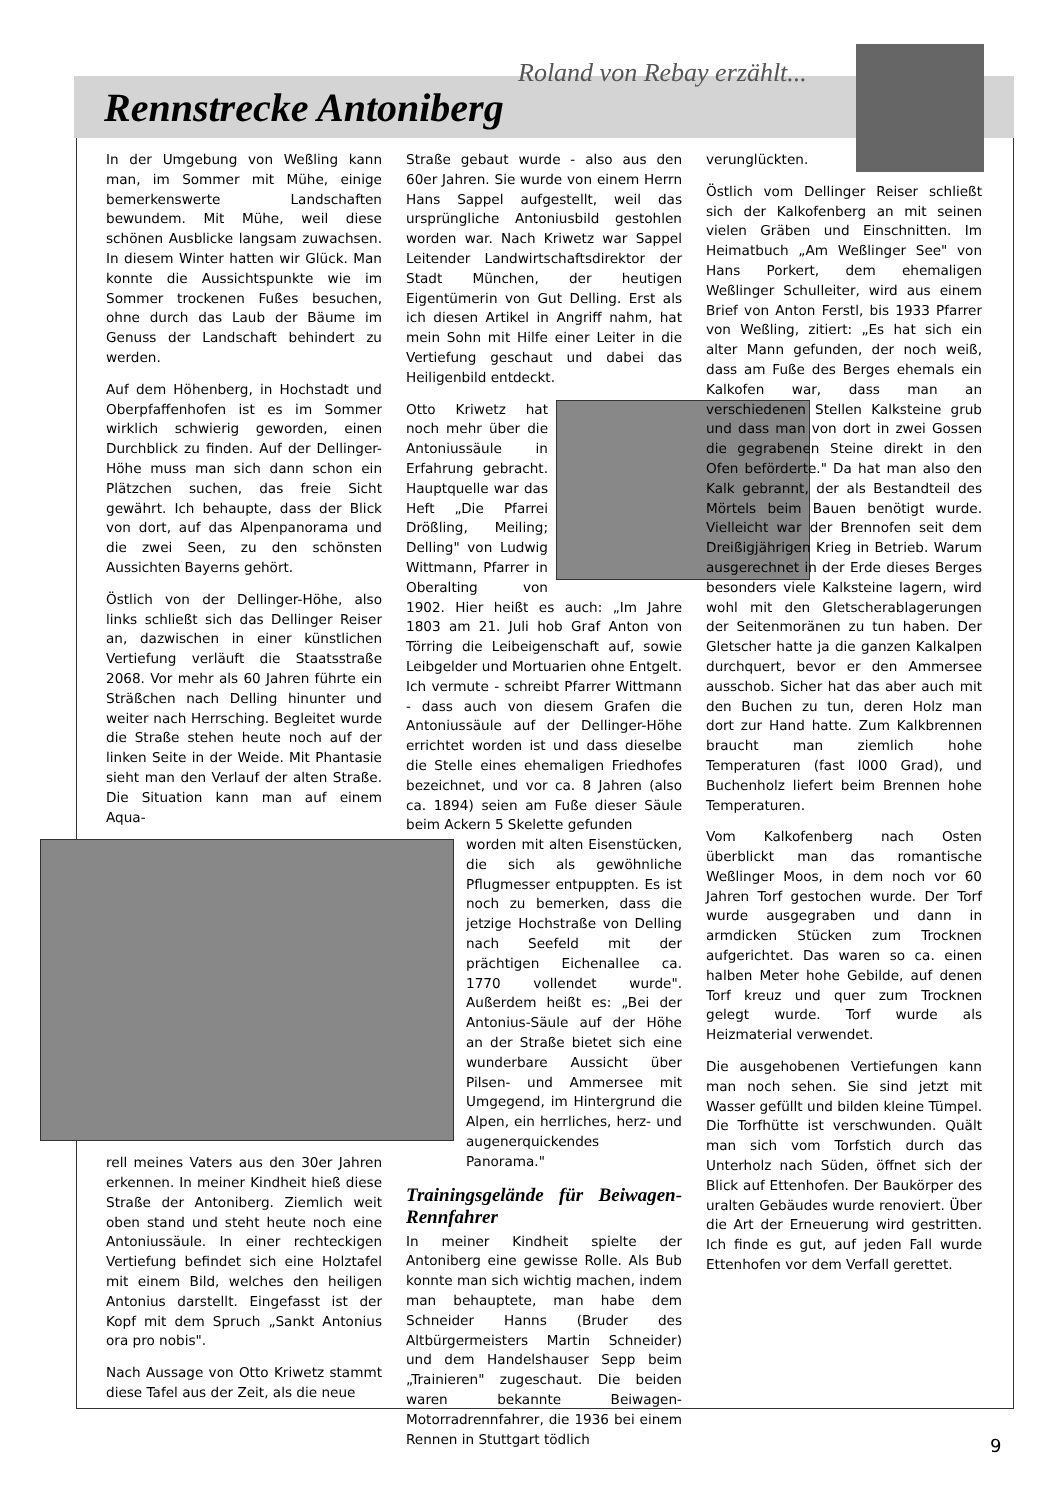Roland von Rebay erzählt...
Rennstrecke Antoniberg
In der Umgebung von Weßling kann man, im Sommer mit Mühe, einige bemerkenswerte Landschaften bewundem. Mit Mühe, weil diese schönen Ausblicke langsam zuwachsen. In diesem Winter hatten wir Glück. Man konnte die Aussichtspunkte wie im Sommer trockenen Fußes besuchen, ohne durch das Laub der Bäume im Genuss der Landschaft behindert zu werden.
Auf dem Höhenberg, in Hochstadt und Oberpfaffenhofen ist es im Sommer wirklich schwierig geworden, einen Durchblick zu finden. Auf der Dellinger-Höhe muss man sich dann schon ein Plätzchen suchen, das freie Sicht gewährt. Ich behaupte, dass der Blick von dort, auf das Alpenpanorama und die zwei Seen, zu den schönsten Aussichten Bayerns gehört.
Östlich von der Dellinger-Höhe, also links schließt sich das Dellinger Reiser an, dazwischen in einer künstlichen Vertiefung verläuft die Staatsstraße 2068. Vor mehr als 60 Jahren führte ein Sträßchen nach Delling hinunter und weiter nach Herrsching. Begleitet wurde die Straße stehen heute noch auf der linken Seite in der Weide. Mit Phantasie sieht man den Verlauf der alten Straße. Die Situation kann man auf einem Aqua-
rell meines Vaters aus den 30er Jahren erkennen. In meiner Kindheit hieß diese Straße der Antoniberg. Ziemlich weit oben stand und steht heute noch eine Antoniussäule. In einer rechteckigen Vertiefung befindet sich eine Holztafel mit einem Bild, welches den heiligen Antonius darstellt. Eingefasst ist der Kopf mit dem Spruch „Sankt Antonius ora pro nobis".
Nach Aussage von Otto Kriwetz stammt diese Tafel aus der Zeit, als die neue
Straße gebaut wurde - also aus den 60er Jahren. Sie wurde von einem Herrn Hans Sappel aufgestellt, weil das ursprüngliche Antoniusbild gestohlen worden war. Nach Kriwetz war Sappel Leitender Landwirtschaftsdirektor der Stadt München, der heutigen Eigentümerin von Gut Delling. Erst als ich diesen Artikel in Angriff nahm, hat mein Sohn mit Hilfe einer Leiter in die Vertiefung geschaut und dabei das Heiligenbild entdeckt.
Otto Kriwetz hat noch mehr über die Antoniussäule in Erfahrung gebracht. Hauptquelle war das Heft „Die Pfarrei Drößling, Meiling; Delling" von Ludwig Wittmann, Pfarrer in Oberalting von 1902. Hier heißt es auch: „Im Jahre 1803 am 21. Juli hob Graf Anton von Törring die Leibeigenschaft auf, sowie Leibgelder und Mortuarien ohne Entgelt. Ich vermute - schreibt Pfarrer Wittmann - dass auch von diesem Grafen die Antoniussäule auf der Dellinger-Höhe errichtet worden ist und dass dieselbe die Stelle eines ehemaligen Friedhofes bezeichnet, und vor ca. 8 Jahren (also ca. 1894) seien am Fuße dieser Säule beim Ackern 5 Skelette gefunden
worden mit alten Eisenstücken, die sich als gewöhnliche Pflugmesser entpuppten. Es ist noch zu bemerken, dass die jetzige Hochstraße von Delling nach Seefeld mit der prächtigen Eichenallee ca. 1770 vollendet wurde". Außerdem heißt es: „Bei der Antonius-Säule auf der Höhe an der Straße bietet sich eine wunderbare Aussicht über Pilsen- und Ammersee mit Umgegend, im Hintergrund die Alpen, ein herrliches, herz- und augenerquickendes Panorama."
Trainingsgelände für Beiwagen-Rennfahrer
In meiner Kindheit spielte der Antoniberg eine gewisse Rolle. Als Bub konnte man sich wichtig machen, indem man behauptete, man habe dem Schneider Hanns (Bruder des Altbürgermeisters Martin Schneider) und dem Handelshauser Sepp beim „Trainieren" zugeschaut. Die beiden waren bekannte Beiwagen-Motorradrennfahrer, die 1936 bei einem Rennen in Stuttgart tödlich
verunglückten.
Östlich vom Dellinger Reiser schließt sich der Kalkofenberg an mit seinen vielen Gräben und Einschnitten. Im Heimatbuch „Am Weßlinger See" von Hans Porkert, dem ehemaligen Weßlinger Schulleiter, wird aus einem Brief von Anton Ferstl, bis 1933 Pfarrer von Weßling, zitiert: „Es hat sich ein alter Mann gefunden, der noch weiß, dass am Fuße des Berges ehemals ein Kalkofen war, dass man an verschiedenen Stellen Kalksteine grub und dass man von dort in zwei Gossen die gegrabenen Steine direkt in den Ofen beförderte." Da hat man also den Kalk gebrannt, der als Bestandteil des Mörtels beim Bauen benötigt wurde. Vielleicht war der Brennofen seit dem Dreißigjährigen Krieg in Betrieb. Warum ausgerechnet in der Erde dieses Berges besonders viele Kalksteine lagern, wird wohl mit den Gletscherablagerungen der Seitenmoränen zu tun haben. Der Gletscher hatte ja die ganzen Kalkalpen durchquert, bevor er den Ammersee ausschob. Sicher hat das aber auch mit den Buchen zu tun, deren Holz man dort zur Hand hatte. Zum Kalkbrennen braucht man ziemlich hohe Temperaturen (fast l000 Grad), und Buchenholz liefert beim Brennen hohe Temperaturen.
Vom Kalkofenberg nach Osten überblickt man das romantische Weßlinger Moos, in dem noch vor 60 Jahren Torf gestochen wurde. Der Torf wurde ausgegraben und dann in armdicken Stücken zum Trocknen aufgerichtet. Das waren so ca. einen halben Meter hohe Gebilde, auf denen Torf kreuz und quer zum Trocknen gelegt wurde. Torf wurde als Heizmaterial verwendet.
Die ausgehobenen Vertiefungen kann man noch sehen. Sie sind jetzt mit Wasser gefüllt und bilden kleine Tümpel. Die Torfhütte ist verschwunden. Quält man sich vom Torfstich durch das Unterholz nach Süden, öffnet sich der Blick auf Ettenhofen. Der Baukörper des uralten Gebäudes wurde renoviert. Über die Art der Erneuerung wird gestritten. Ich finde es gut, auf jeden Fall wurde Ettenhofen vor dem Verfall gerettet.
9